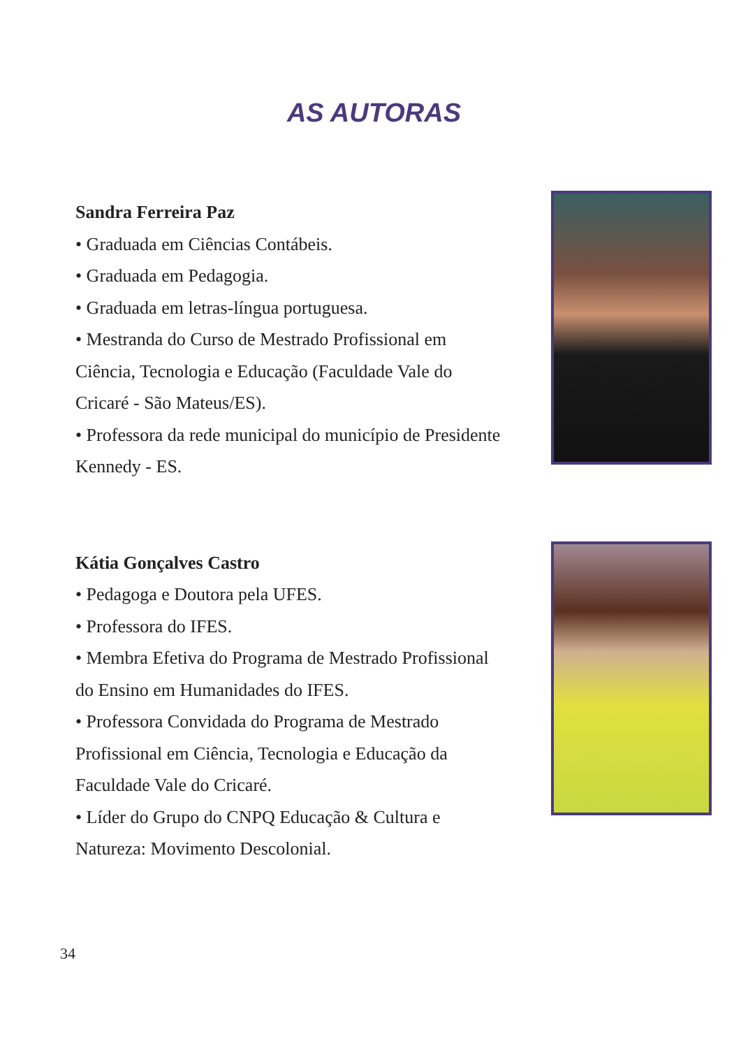AS AUTORAS
Sandra Ferreira Paz
• Graduada em Ciências Contábeis.
• Graduada em Pedagogia.
• Graduada em letras-língua portuguesa.
• Mestranda do Curso de Mestrado Profissional em Ciência, Tecnologia e Educação (Faculdade Vale do Cricaré - São Mateus/ES).
• Professora da rede municipal do município de Presidente Kennedy - ES.
Kátia Gonçalves Castro
• Pedagoga e Doutora pela UFES.
• Professora do IFES.
• Membra Efetiva do Programa de Mestrado Profissional do Ensino em Humanidades do IFES.
• Professora Convidada do Programa de Mestrado Profissional em Ciência, Tecnologia e Educação da Faculdade Vale do Cricaré.
• Líder do Grupo do CNPQ Educação & Cultura e Natureza: Movimento Descolonial.
34